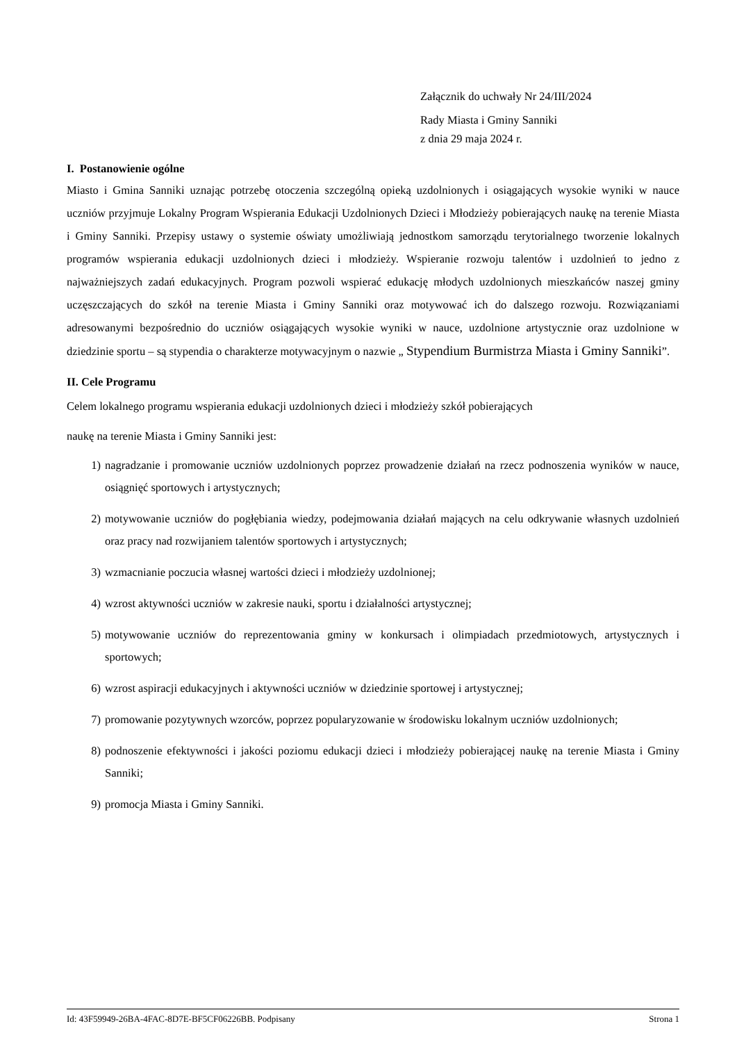Załącznik do uchwały Nr 24/III/2024
Rady Miasta i Gminy Sanniki
z dnia 29 maja 2024 r.
I. Postanowienie ogólne
Miasto i Gmina Sanniki uznając potrzebę otoczenia szczególną opieką uzdolnionych i osiągających wysokie wyniki w nauce uczniów przyjmuje Lokalny Program Wspierania Edukacji Uzdolnionych Dzieci i Młodzieży pobierających naukę na terenie Miasta i Gminy Sanniki. Przepisy ustawy o systemie oświaty umożliwiają jednostkom samorządu terytorialnego tworzenie lokalnych programów wspierania edukacji uzdolnionych dzieci i młodzieży. Wspieranie rozwoju talentów i uzdolnień to jedno z najważniejszych zadań edukacyjnych. Program pozwoli wspierać edukację młodych uzdolnionych mieszkańców naszej gminy uczęszczających do szkół na terenie Miasta i Gminy Sanniki oraz motywować ich do dalszego rozwoju. Rozwiązaniami adresowanymi bezpośrednio do uczniów osiągających wysokie wyniki w nauce, uzdolnione artystycznie oraz uzdolnione w dziedzinie sportu – są stypendia o charakterze motywacyjnym o nazwie „ Stypendium Burmistrza Miasta i Gminy Sanniki”.
II. Cele Programu
Celem lokalnego programu wspierania edukacji uzdolnionych dzieci i młodzieży szkół pobierających
naukę na terenie Miasta i Gminy Sanniki jest:
1) nagradzanie i promowanie uczniów uzdolnionych poprzez prowadzenie działań na rzecz podnoszenia wyników w nauce, osiągnięć sportowych i artystycznych;
2) motywowanie uczniów do pogłębiania wiedzy, podejmowania działań mających na celu odkrywanie własnych uzdolnień oraz pracy nad rozwijaniem talentów sportowych i artystycznych;
3) wzmacnianie poczucia własnej wartości dzieci i młodzieży uzdolnionej;
4) wzrost aktywności uczniów w zakresie nauki, sportu i działalności artystycznej;
5) motywowanie uczniów do reprezentowania gminy w konkursach i olimpiadach przedmiotowych, artystycznych i sportowych;
6) wzrost aspiracji edukacyjnych i aktywności uczniów w dziedzinie sportowej i artystycznej;
7) promowanie pozytywnych wzorców, poprzez popularyzowanie w środowisku lokalnym uczniów uzdolnionych;
8) podnoszenie efektywności i jakości poziomu edukacji dzieci i młodzieży pobierającej naukę na terenie Miasta i Gminy Sanniki;
9) promocja Miasta i Gminy Sanniki.
Id: 43F59949-26BA-4FAC-8D7E-BF5CF06226BB. Podpisany Strona 1